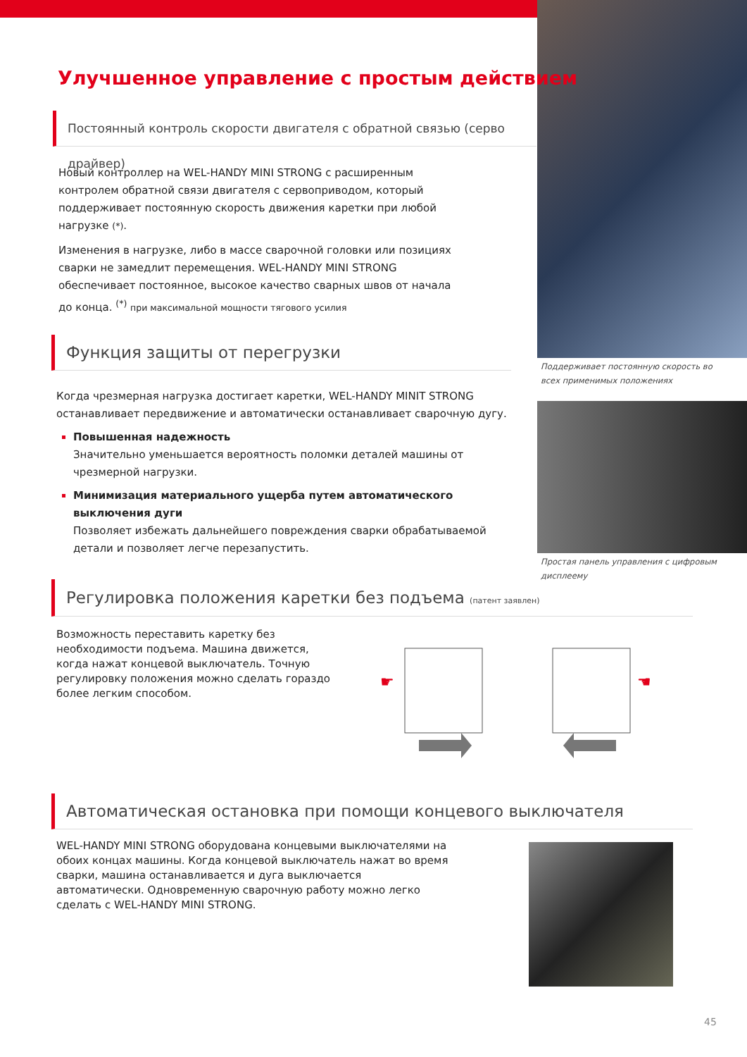Поддерживает постоянную скорость во всех применимых положениях
Простая панель управления с цифровым дисплеему
Улучшенное управление с простым действием
Постоянный контроль скорости двигателя с обратной связью (серво драйвер)
Новый контроллер на WEL-HANDY MINI STRONG с расширенным контролем обратной связи двигателя с сервоприводом, который поддерживает постоянную скорость движения каретки при любой нагрузке (*).
Изменения в нагрузке, либо в массе сварочной головки или позициях сварки не замедлит перемещения. WEL-HANDY MINI STRONG обеспечивает постоянное, высокое качество сварных швов от начала до конца. <sup>(*)</sup> при максимальной мощности тягового усилия
Функция защиты от перегрузки
Когда чрезмерная нагрузка достигает каретки, WEL-HANDY MINIT STRONG останавливает передвижение и автоматически останавливает сварочную дугу.
Повышенная надежность
Значительно уменьшается вероятность поломки деталей машины от чрезмерной нагрузки.
Минимизация материального ущерба путем автоматического выключения дуги
Позволяет избежать дальнейшего повреждения сварки обрабатываемой детали и позволяет легче перезапустить.
Регулировка положения каретки без подъема (патент заявлен)
Возможность переставить каретку без необходимости подъема. Машина движется, когда нажат концевой выключатель. Точную регулировку положения можно сделать гораздо более легким способом.
☛
☚
Автоматическая остановка при помощи концевого выключателя
WEL-HANDY MINI STRONG оборудована концевыми выключателями на обоих концах машины. Когда концевой выключатель нажат во время сварки, машина останавливается и дуга выключается автоматически. Одновременную сварочную работу можно легко сделать с WEL-HANDY MINI STRONG.
45